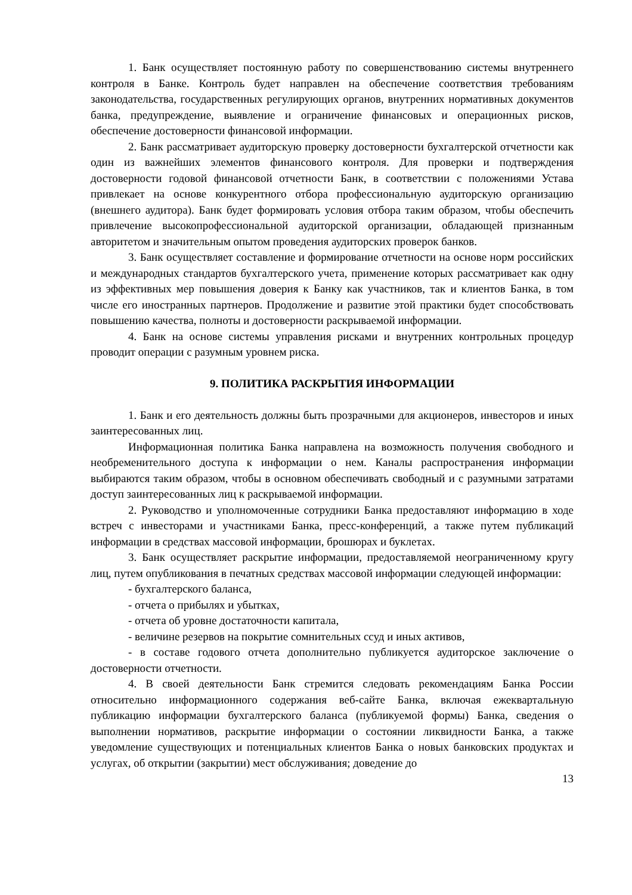1. Банк осуществляет постоянную работу по совершенствованию системы внутреннего контроля в Банке. Контроль будет направлен на обеспечение соответствия требованиям законодательства, государственных регулирующих органов, внутренних нормативных документов банка, предупреждение, выявление и ограничение финансовых и операционных рисков, обеспечение достоверности финансовой информации.
2. Банк рассматривает аудиторскую проверку достоверности бухгалтерской отчетности как один из важнейших элементов финансового контроля. Для проверки и подтверждения достоверности годовой финансовой отчетности Банк, в соответствии с положениями Устава привлекает на основе конкурентного отбора профессиональную аудиторскую организацию (внешнего аудитора). Банк будет формировать условия отбора таким образом, чтобы обеспечить привлечение высокопрофессиональной аудиторской организации, обладающей признанным авторитетом и значительным опытом проведения аудиторских проверок банков.
3. Банк осуществляет составление и формирование отчетности на основе норм российских и международных стандартов бухгалтерского учета, применение которых рассматривает как одну из эффективных мер повышения доверия к Банку как участников, так и клиентов Банка, в том числе его иностранных партнеров. Продолжение и развитие этой практики будет способствовать повышению качества, полноты и достоверности раскрываемой информации.
4. Банк на основе системы управления рисками и внутренних контрольных процедур проводит операции с разумным уровнем риска.
9. ПОЛИТИКА РАСКРЫТИЯ ИНФОРМАЦИИ
1. Банк и его деятельность должны быть прозрачными для акционеров, инвесторов и иных заинтересованных лиц.
Информационная политика Банка направлена на возможность получения свободного и необременительного доступа к информации о нем. Каналы распространения информации выбираются таким образом, чтобы в основном обеспечивать свободный и с разумными затратами доступ заинтересованных лиц к раскрываемой информации.
2. Руководство и уполномоченные сотрудники Банка предоставляют информацию в ходе встреч с инвесторами и участниками Банка, пресс-конференций, а также путем публикаций информации в средствах массовой информации, брошюрах и буклетах.
3. Банк осуществляет раскрытие информации, предоставляемой неограниченному кругу лиц, путем опубликования в печатных средствах массовой информации следующей информации:
- бухгалтерского баланса,
- отчета о прибылях и убытках,
- отчета об уровне достаточности капитала,
- величине резервов на покрытие сомнительных ссуд и иных активов,
- в составе годового отчета дополнительно публикуется аудиторское заключение о достоверности отчетности.
4. В своей деятельности Банк стремится следовать рекомендациям Банка России относительно информационного содержания веб-сайте Банка, включая ежеквартальную публикацию информации бухгалтерского баланса (публикуемой формы) Банка, сведения о выполнении нормативов, раскрытие информации о состоянии ликвидности Банка, а также уведомление существующих и потенциальных клиентов Банка о новых банковских продуктах и услугах, об открытии (закрытии) мест обслуживания; доведение до
13